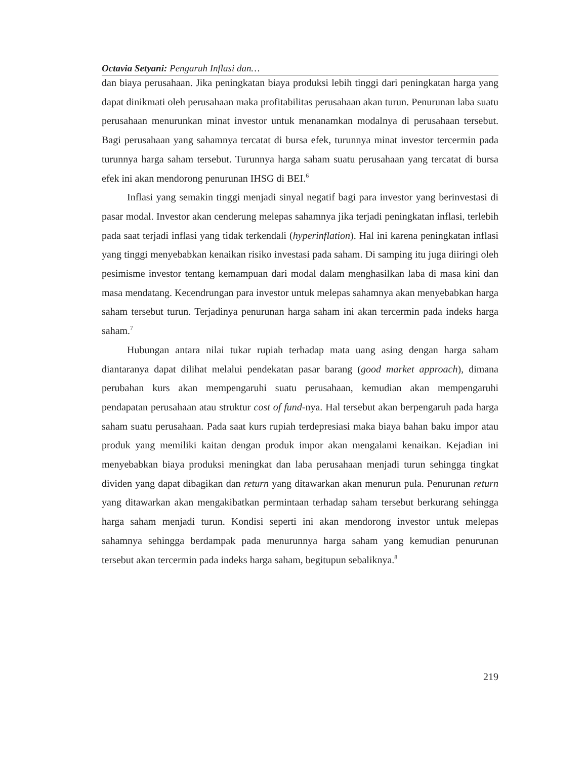Octavia Setyani: Pengaruh Inflasi dan…
dan biaya perusahaan. Jika peningkatan biaya produksi lebih tinggi dari peningkatan harga yang dapat dinikmati oleh perusahaan maka profitabilitas perusahaan akan turun. Penurunan laba suatu perusahaan menurunkan minat investor untuk menanamkan modalnya di perusahaan tersebut. Bagi perusahaan yang sahamnya tercatat di bursa efek, turunnya minat investor tercermin pada turunnya harga saham tersebut. Turunnya harga saham suatu perusahaan yang tercatat di bursa efek ini akan mendorong penurunan IHSG di BEI.<sup>6</sup>
Inflasi yang semakin tinggi menjadi sinyal negatif bagi para investor yang berinvestasi di pasar modal. Investor akan cenderung melepas sahamnya jika terjadi peningkatan inflasi, terlebih pada saat terjadi inflasi yang tidak terkendali (hyperinflation). Hal ini karena peningkatan inflasi yang tinggi menyebabkan kenaikan risiko investasi pada saham. Di samping itu juga diiringi oleh pesimisme investor tentang kemampuan dari modal dalam menghasilkan laba di masa kini dan masa mendatang. Kecendrungan para investor untuk melepas sahamnya akan menyebabkan harga saham tersebut turun. Terjadinya penurunan harga saham ini akan tercermin pada indeks harga saham.<sup>7</sup>
Hubungan antara nilai tukar rupiah terhadap mata uang asing dengan harga saham diantaranya dapat dilihat melalui pendekatan pasar barang (good market approach), dimana perubahan kurs akan mempengaruhi suatu perusahaan, kemudian akan mempengaruhi pendapatan perusahaan atau struktur cost of fund-nya. Hal tersebut akan berpengaruh pada harga saham suatu perusahaan. Pada saat kurs rupiah terdepresiasi maka biaya bahan baku impor atau produk yang memiliki kaitan dengan produk impor akan mengalami kenaikan. Kejadian ini menyebabkan biaya produksi meningkat dan laba perusahaan menjadi turun sehingga tingkat dividen yang dapat dibagikan dan return yang ditawarkan akan menurun pula. Penurunan return yang ditawarkan akan mengakibatkan permintaan terhadap saham tersebut berkurang sehingga harga saham menjadi turun. Kondisi seperti ini akan mendorong investor untuk melepas sahamnya sehingga berdampak pada menurunnya harga saham yang kemudian penurunan tersebut akan tercermin pada indeks harga saham, begitupun sebaliknya.<sup>8</sup>
219